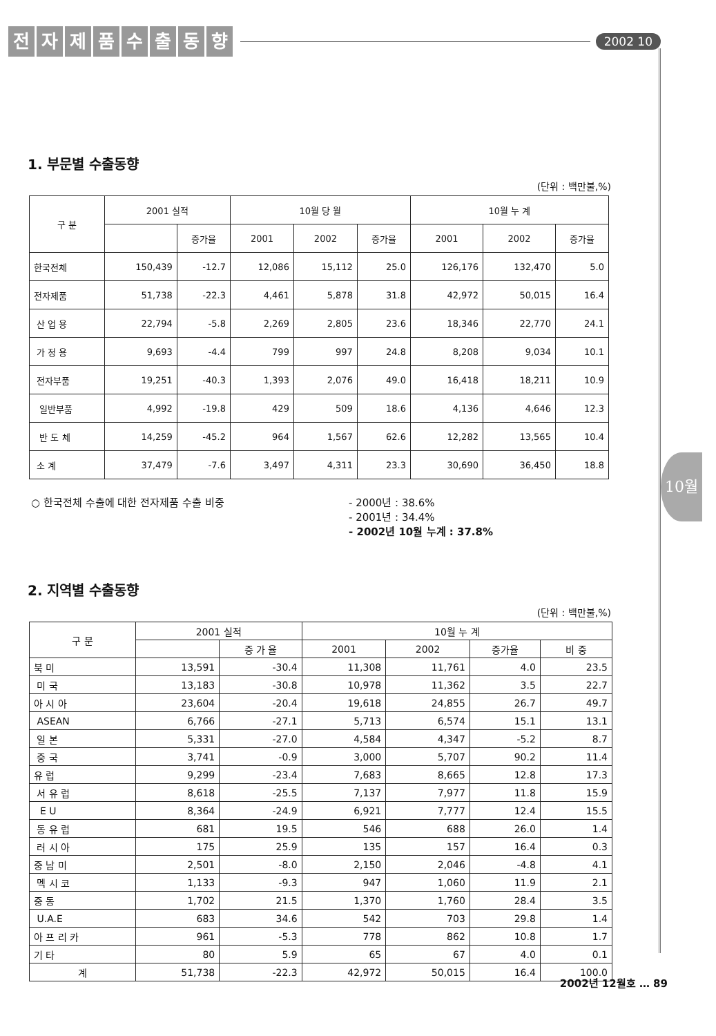전자제품수출동향
2002 10
10월
1. 부문별 수출동향
(단위 : 백만불,%)
| 구 분 | 2001 실적 | | 10월 당 월 | | | 10월 누 계 | | |
| --- | --- | --- | --- | --- | --- | --- | --- | --- |
| | | 증가율 | 2001 | 2002 | 증가율 | 2001 | 2002 | 증가율 |
| 한국전체 | 150,439 | -12.7 | 12,086 | 15,112 | 25.0 | 126,176 | 132,470 | 5.0 |
| 전자제품 | 51,738 | -22.3 | 4,461 | 5,878 | 31.8 | 42,972 | 50,015 | 16.4 |
| 산 업 용 | 22,794 | -5.8 | 2,269 | 2,805 | 23.6 | 18,346 | 22,770 | 24.1 |
| 가 정 용 | 9,693 | -4.4 | 799 | 997 | 24.8 | 8,208 | 9,034 | 10.1 |
| 전자부품 | 19,251 | -40.3 | 1,393 | 2,076 | 49.0 | 16,418 | 18,211 | 10.9 |
| 일반부품 | 4,992 | -19.8 | 429 | 509 | 18.6 | 4,136 | 4,646 | 12.3 |
| 반 도 체 | 14,259 | -45.2 | 964 | 1,567 | 62.6 | 12,282 | 13,565 | 10.4 |
| 소 계 | 37,479 | -7.6 | 3,497 | 4,311 | 23.3 | 30,690 | 36,450 | 18.8 |
○ 한국전체 수출에 대한 전자제품 수출 비중 - 2000년 : 38.6%
- 2001년 : 34.4%
- 2002년 10월 누계 : 37.8%
2. 지역별 수출동향
(단위 : 백만불,%)
| 구 분 | 2001 실적 | | 10월 누 계 | | | |
| --- | --- | --- | --- | --- | --- | --- |
| | | 증 가 율 | 2001 | 2002 | 증가율 | 비 중 |
| 북 미 | 13,591 | -30.4 | 11,308 | 11,761 | 4.0 | 23.5 |
| 미 국 | 13,183 | -30.8 | 10,978 | 11,362 | 3.5 | 22.7 |
| 아 시 아 | 23,604 | -20.4 | 19,618 | 24,855 | 26.7 | 49.7 |
| ASEAN | 6,766 | -27.1 | 5,713 | 6,574 | 15.1 | 13.1 |
| 일 본 | 5,331 | -27.0 | 4,584 | 4,347 | -5.2 | 8.7 |
| 중 국 | 3,741 | -0.9 | 3,000 | 5,707 | 90.2 | 11.4 |
| 유 럽 | 9,299 | -23.4 | 7,683 | 8,665 | 12.8 | 17.3 |
| 서 유 럽 | 8,618 | -25.5 | 7,137 | 7,977 | 11.8 | 15.9 |
| E U | 8,364 | -24.9 | 6,921 | 7,777 | 12.4 | 15.5 |
| 동 유 럽 | 681 | 19.5 | 546 | 688 | 26.0 | 1.4 |
| 러 시 아 | 175 | 25.9 | 135 | 157 | 16.4 | 0.3 |
| 중 남 미 | 2,501 | -8.0 | 2,150 | 2,046 | -4.8 | 4.1 |
| 멕 시 코 | 1,133 | -9.3 | 947 | 1,060 | 11.9 | 2.1 |
| 중 동 | 1,702 | 21.5 | 1,370 | 1,760 | 28.4 | 3.5 |
| U.A.E | 683 | 34.6 | 542 | 703 | 29.8 | 1.4 |
| 아 프 리 카 | 961 | -5.3 | 778 | 862 | 10.8 | 1.7 |
| 기 타 | 80 | 5.9 | 65 | 67 | 4.0 | 0.1 |
| 계 | 51,738 | -22.3 | 42,972 | 50,015 | 16.4 | 100.0 |
2002년 12월호 … 89